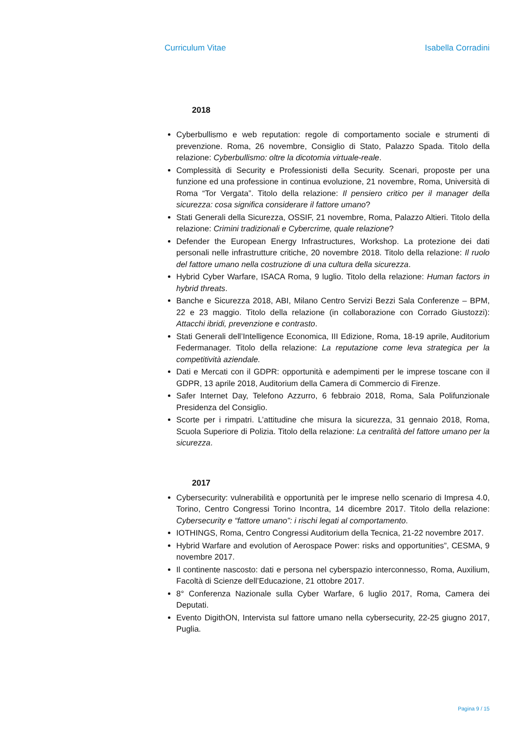Curriculum Vitae Isabella Corradini
2018
Cyberbullismo e web reputation: regole di comportamento sociale e strumenti di prevenzione. Roma, 26 novembre, Consiglio di Stato, Palazzo Spada. Titolo della relazione: Cyberbullismo: oltre la dicotomia virtuale-reale.
Complessità di Security e Professionisti della Security. Scenari, proposte per una funzione ed una professione in continua evoluzione, 21 novembre, Roma, Università di Roma “Tor Vergata”. Titolo della relazione: Il pensiero critico per il manager della sicurezza: cosa significa considerare il fattore umano?
Stati Generali della Sicurezza, OSSIF, 21 novembre, Roma, Palazzo Altieri. Titolo della relazione: Crimini tradizionali e Cybercrime, quale relazione?
Defender the European Energy Infrastructures, Workshop. La protezione dei dati personali nelle infrastrutture critiche, 20 novembre 2018. Titolo della relazione: Il ruolo del fattore umano nella costruzione di una cultura della sicurezza.
Hybrid Cyber Warfare, ISACA Roma, 9 luglio. Titolo della relazione: Human factors in hybrid threats.
Banche e Sicurezza 2018, ABI, Milano Centro Servizi Bezzi Sala Conferenze – BPM, 22 e 23 maggio. Titolo della relazione (in collaborazione con Corrado Giustozzi): Attacchi ibridi, prevenzione e contrasto.
Stati Generali dell’Intelligence Economica, III Edizione, Roma, 18-19 aprile, Auditorium Federmanager. Titolo della relazione: La reputazione come leva strategica per la competitività aziendale.
Dati e Mercati con il GDPR: opportunità e adempimenti per le imprese toscane con il GDPR, 13 aprile 2018, Auditorium della Camera di Commercio di Firenze.
Safer Internet Day, Telefono Azzurro, 6 febbraio 2018, Roma, Sala Polifunzionale Presidenza del Consiglio.
Scorte per i rimpatri. L’attitudine che misura la sicurezza, 31 gennaio 2018, Roma, Scuola Superiore di Polizia. Titolo della relazione: La centralità del fattore umano per la sicurezza.
2017
Cybersecurity: vulnerabilità e opportunità per le imprese nello scenario di Impresa 4.0, Torino, Centro Congressi Torino Incontra, 14 dicembre 2017. Titolo della relazione: Cybersecurity e “fattore umano”: i rischi legati al comportamento.
IOTHINGS, Roma, Centro Congressi Auditorium della Tecnica, 21-22 novembre 2017.
Hybrid Warfare and evolution of Aerospace Power: risks and opportunities”, CESMA, 9 novembre 2017.
Il continente nascosto: dati e persona nel cyberspazio interconnesso, Roma, Auxilium, Facoltà di Scienze dell’Educazione, 21 ottobre 2017.
8° Conferenza Nazionale sulla Cyber Warfare, 6 luglio 2017, Roma, Camera dei Deputati.
Evento DigithON, Intervista sul fattore umano nella cybersecurity, 22-25 giugno 2017, Puglia.
Pagina 9 / 15